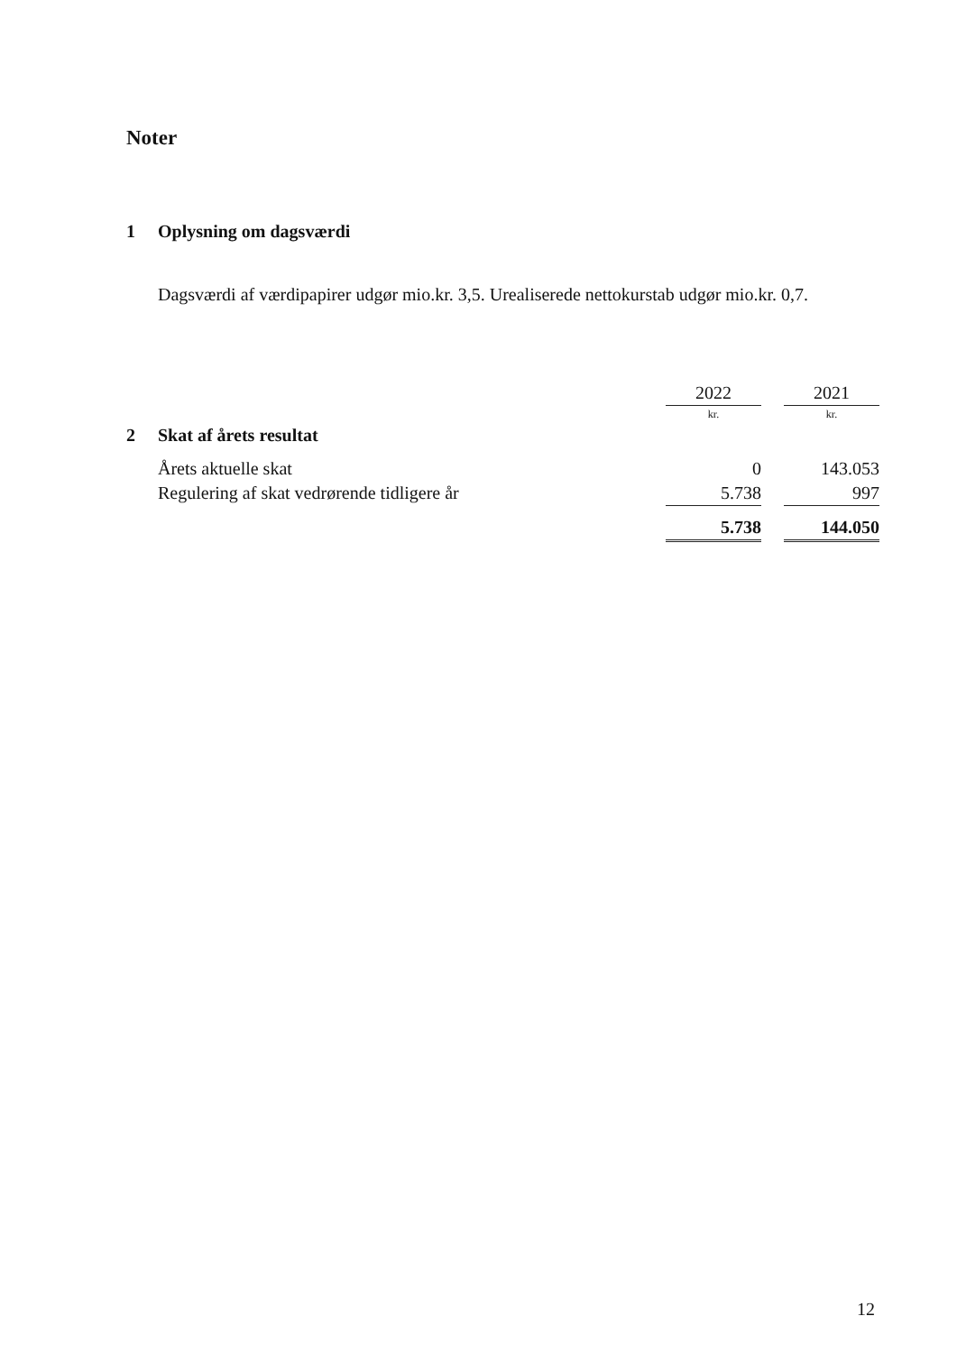Noter
1 Oplysning om dagsværdi
Dagsværdi af værdipapirer udgør mio.kr. 3,5. Urealiserede nettokurstab udgør mio.kr. 0,7.
| | | 2022 | | 2021 |
| | | kr. | | kr. |
| 2 | Skat af årets resultat | | | |
| | Årets aktuelle skat | 0 | | 143.053 |
| | Regulering af skat vedrørende tidligere år | 5.738 | | 997 |
| | | 5.738 | | 144.050 |
12